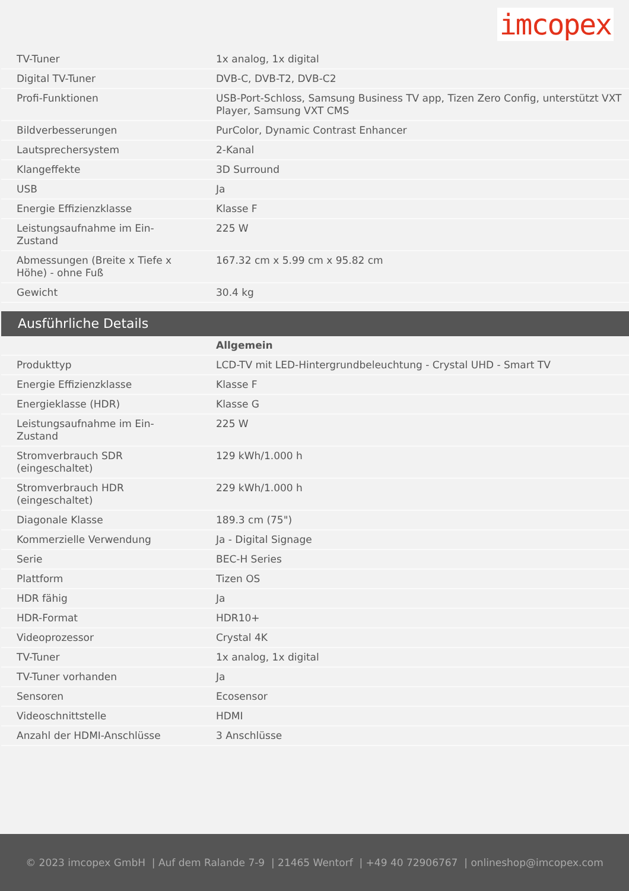imcopex
| TV-Tuner | 1x analog, 1x digital |
| Digital TV-Tuner | DVB-C, DVB-T2, DVB-C2 |
| Profi-Funktionen | USB-Port-Schloss, Samsung Business TV app, Tizen Zero Config, unterstützt VXT Player, Samsung VXT CMS |
| Bildverbesserungen | PurColor, Dynamic Contrast Enhancer |
| Lautsprechersystem | 2-Kanal |
| Klangeffekte | 3D Surround |
| USB | Ja |
| Energie Effizienzklasse | Klasse F |
| Leistungsaufnahme im Ein-Zustand | 225 W |
| Abmessungen (Breite x Tiefe x Höhe) - ohne Fuß | 167.32 cm x 5.99 cm x 95.82 cm |
| Gewicht | 30.4 kg |
Ausführliche Details
| | Allgemein |
| Produkttyp | LCD-TV mit LED-Hintergrundbeleuchtung - Crystal UHD - Smart TV |
| Energie Effizienzklasse | Klasse F |
| Energieklasse (HDR) | Klasse G |
| Leistungsaufnahme im Ein-Zustand | 225 W |
| Stromverbrauch SDR (eingeschaltet) | 129 kWh/1.000 h |
| Stromverbrauch HDR (eingeschaltet) | 229 kWh/1.000 h |
| Diagonale Klasse | 189.3 cm (75") |
| Kommerzielle Verwendung | Ja - Digital Signage |
| Serie | BEC-H Series |
| Plattform | Tizen OS |
| HDR fähig | Ja |
| HDR-Format | HDR10+ |
| Videoprozessor | Crystal 4K |
| TV-Tuner | 1x analog, 1x digital |
| TV-Tuner vorhanden | Ja |
| Sensoren | Ecosensor |
| Videoschnittstelle | HDMI |
| Anzahl der HDMI-Anschlüsse | 3 Anschlüsse |
© 2023 imcopex GmbH | Auf dem Ralande 7-9 | 21465 Wentorf | +49 40 72906767 | onlineshop@imcopex.com